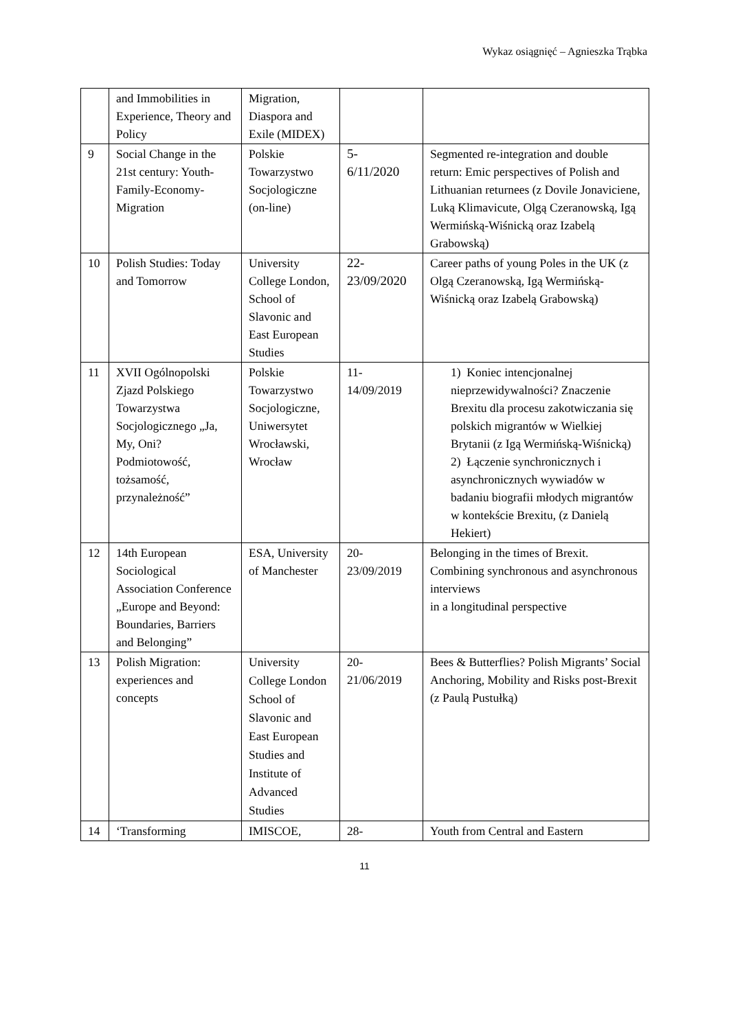Wykaz osiągnięć – Agnieszka Trąbka
| | and Immobilities in Experience, Theory and Policy | Migration, Diaspora and Exile (MIDEX) | | |
| 9 | Social Change in the 21st century: Youth-Family-Economy-Migration | Polskie Towarzystwo Socjologiczne (on-line) | 5- 6/11/2020 | Segmented re-integration and double return: Emic perspectives of Polish and Lithuanian returnees (z Dovile Jonaviciene, Luką Klimavicute, Olgą Czeranowską, Igą Wermińską-Wiśnicką oraz Izabelą Grabowską) |
| 10 | Polish Studies: Today and Tomorrow | University College London, School of Slavonic and East European Studies | 22- 23/09/2020 | Career paths of young Poles in the UK (z Olgą Czeranowską, Igą Wermińską-Wiśnicką oraz Izabelą Grabowską) |
| 11 | XVII Ogólnopolski Zjazd Polskiego Towarzystwa Socjologicznego „Ja, My, Oni? Podmiotowość, tożsamość, przynależność” | Polskie Towarzystwo Socjologiczne, Uniwersytet Wrocławski, Wrocław | 11- 14/09/2019 | 1) Koniec intencjonalnej nieprzewidywalności? Znaczenie Brexitu dla procesu zakotwiczania się polskich migrantów w Wielkiej Brytanii (z Igą Wermińską-Wiśnicką) 2) Łączenie synchronicznych i asynchronicznych wywiadów w badaniu biografii młodych migrantów w kontekście Brexitu, (z Danielą Hekiert) |
| 12 | 14th European Sociological Association Conference „Europe and Beyond: Boundaries, Barriers and Belonging” | ESA, University of Manchester | 20- 23/09/2019 | Belonging in the times of Brexit. Combining synchronous and asynchronous interviews in a longitudinal perspective |
| 13 | Polish Migration: experiences and concepts | University College London School of Slavonic and East European Studies and Institute of Advanced Studies | 20- 21/06/2019 | Bees & Butterflies? Polish Migrants’ Social Anchoring, Mobility and Risks post-Brexit (z Paulą Pustułką) |
| 14 | ‘Transforming | IMISCOE, | 28- | Youth from Central and Eastern |
11